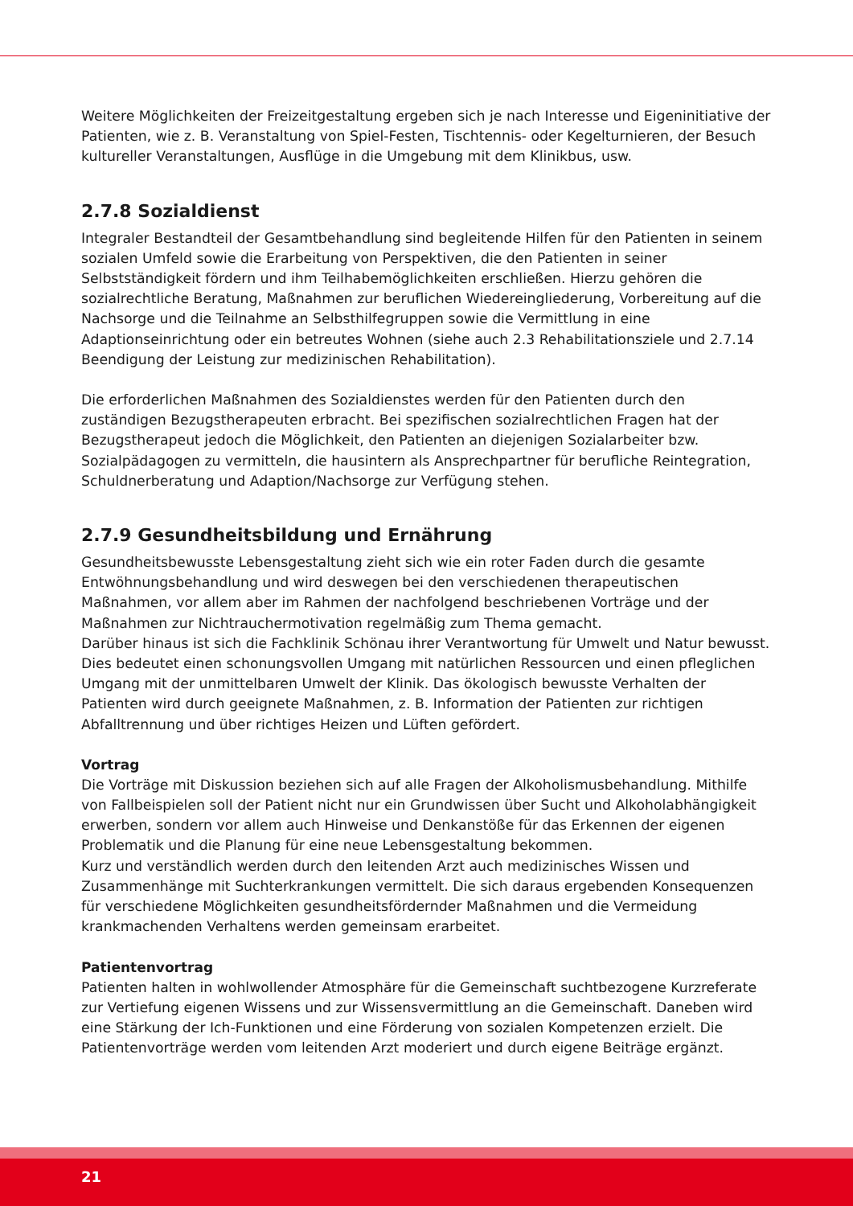Weitere Möglichkeiten der Freizeitgestaltung ergeben sich je nach Interesse und Eigeninitiative der Patienten, wie z. B. Veranstaltung von Spiel-Festen, Tischtennis- oder Kegelturnieren, der Besuch kultureller Veranstaltungen, Ausflüge in die Umgebung mit dem Klinikbus, usw.
2.7.8 Sozialdienst
Integraler Bestandteil der Gesamtbehandlung sind begleitende Hilfen für den Patienten in seinem sozialen Umfeld sowie die Erarbeitung von Perspektiven, die den Patienten in seiner Selbstständigkeit fördern und ihm Teilhabemöglichkeiten erschließen. Hierzu gehören die sozialrechtliche Beratung, Maßnahmen zur beruflichen Wiedereingliederung, Vorbereitung auf die Nachsorge und die Teilnahme an Selbsthilfegruppen sowie die Vermittlung in eine Adaptionseinrichtung oder ein betreutes Wohnen (siehe auch 2.3 Rehabilitationsziele und 2.7.14 Beendigung der Leistung zur medizinischen Rehabilitation).
Die erforderlichen Maßnahmen des Sozialdienstes werden für den Patienten durch den zuständigen Bezugstherapeuten erbracht. Bei spezifischen sozialrechtlichen Fragen hat der Bezugstherapeut jedoch die Möglichkeit, den Patienten an diejenigen Sozialarbeiter bzw. Sozialpädagogen zu vermitteln, die hausintern als Ansprechpartner für berufliche Reintegration, Schuldnerberatung und Adaption/Nachsorge zur Verfügung stehen.
2.7.9 Gesundheitsbildung und Ernährung
Gesundheitsbewusste Lebensgestaltung zieht sich wie ein roter Faden durch die gesamte Entwöhnungsbehandlung und wird deswegen bei den verschiedenen therapeutischen Maßnahmen, vor allem aber im Rahmen der nachfolgend beschriebenen Vorträge und der Maßnahmen zur Nichtrauchermotivation regelmäßig zum Thema gemacht.
Darüber hinaus ist sich die Fachklinik Schönau ihrer Verantwortung für Umwelt und Natur bewusst. Dies bedeutet einen schonungsvollen Umgang mit natürlichen Ressourcen und einen pfleglichen Umgang mit der unmittelbaren Umwelt der Klinik. Das ökologisch bewusste Verhalten der Patienten wird durch geeignete Maßnahmen, z. B. Information der Patienten zur richtigen Abfalltrennung und über richtiges Heizen und Lüften gefördert.
Vortrag
Die Vorträge mit Diskussion beziehen sich auf alle Fragen der Alkoholismusbehandlung. Mithilfe von Fallbeispielen soll der Patient nicht nur ein Grundwissen über Sucht und Alkoholabhängigkeit erwerben, sondern vor allem auch Hinweise und Denkanstöße für das Erkennen der eigenen Problematik und die Planung für eine neue Lebensgestaltung bekommen.
Kurz und verständlich werden durch den leitenden Arzt auch medizinisches Wissen und Zusammenhänge mit Suchterkrankungen vermittelt. Die sich daraus ergebenden Konsequenzen für verschiedene Möglichkeiten gesundheitsfördernder Maßnahmen und die Vermeidung krankmachenden Verhaltens werden gemeinsam erarbeitet.
Patientenvortrag
Patienten halten in wohlwollender Atmosphäre für die Gemeinschaft suchtbezogene Kurzreferate zur Vertiefung eigenen Wissens und zur Wissensvermittlung an die Gemeinschaft. Daneben wird eine Stärkung der Ich-Funktionen und eine Förderung von sozialen Kompetenzen erzielt. Die Patientenvorträge werden vom leitenden Arzt moderiert und durch eigene Beiträge ergänzt.
21